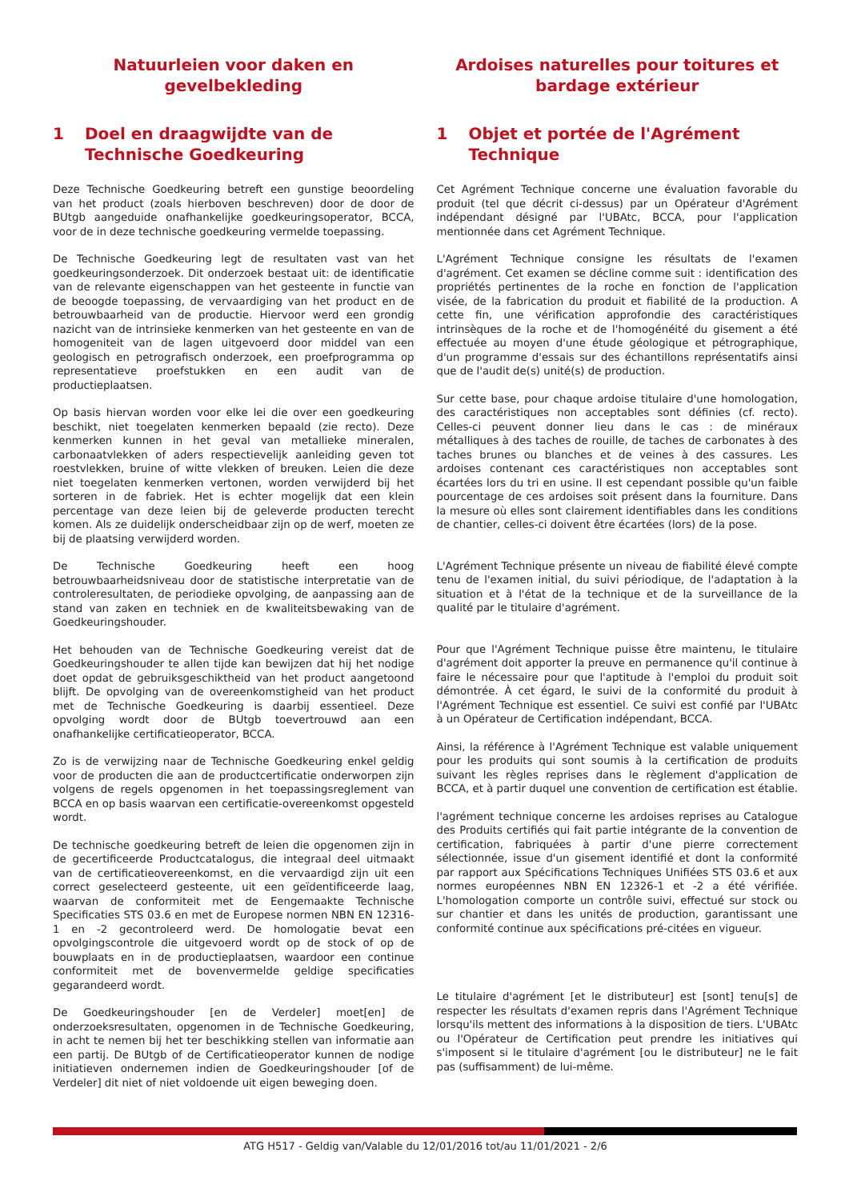Natuurleien voor daken en gevelbekleding
1 Doel en draagwijdte van de Technische Goedkeuring
Deze Technische Goedkeuring betreft een gunstige beoordeling van het product (zoals hierboven beschreven) door de door de BUtgb aangeduide onafhankelijke goedkeuringsoperator, BCCA, voor de in deze technische goedkeuring vermelde toepassing.
De Technische Goedkeuring legt de resultaten vast van het goedkeuringsonderzoek. Dit onderzoek bestaat uit: de identificatie van de relevante eigenschappen van het gesteente in functie van de beoogde toepassing, de vervaardiging van het product en de betrouwbaarheid van de productie. Hiervoor werd een grondig nazicht van de intrinsieke kenmerken van het gesteente en van de homogeniteit van de lagen uitgevoerd door middel van een geologisch en petrografisch onderzoek, een proefprogramma op representatieve proefstukken en een audit van de productieplaatsen.
Op basis hiervan worden voor elke lei die over een goedkeuring beschikt, niet toegelaten kenmerken bepaald (zie recto). Deze kenmerken kunnen in het geval van metallieke mineralen, carbonaatvlekken of aders respectievelijk aanleiding geven tot roestvlekken, bruine of witte vlekken of breuken. Leien die deze niet toegelaten kenmerken vertonen, worden verwijderd bij het sorteren in de fabriek. Het is echter mogelijk dat een klein percentage van deze leien bij de geleverde producten terecht komen. Als ze duidelijk onderscheidbaar zijn op de werf, moeten ze bij de plaatsing verwijderd worden.
De Technische Goedkeuring heeft een hoog betrouwbaarheidsniveau door de statistische interpretatie van de controleresultaten, de periodieke opvolging, de aanpassing aan de stand van zaken en techniek en de kwaliteitsbewaking van de Goedkeuringshouder.
Het behouden van de Technische Goedkeuring vereist dat de Goedkeuringshouder te allen tijde kan bewijzen dat hij het nodige doet opdat de gebruiksgeschiktheid van het product aangetoond blijft. De opvolging van de overeenkomstigheid van het product met de Technische Goedkeuring is daarbij essentieel. Deze opvolging wordt door de BUtgb toevertrouwd aan een onafhankelijke certificatieoperator, BCCA.
Zo is de verwijzing naar de Technische Goedkeuring enkel geldig voor de producten die aan de productcertificatie onderworpen zijn volgens de regels opgenomen in het toepassingsreglement van BCCA en op basis waarvan een certificatie-overeenkomst opgesteld wordt.
De technische goedkeuring betreft de leien die opgenomen zijn in de gecertificeerde Productcatalogus, die integraal deel uitmaakt van de certificatieovereenkomst, en die vervaardigd zijn uit een correct geselecteerd gesteente, uit een geïdentificeerde laag, waarvan de conformiteit met de Eengemaakte Technische Specificaties STS 03.6 en met de Europese normen NBN EN 12316-1 en -2 gecontroleerd werd. De homologatie bevat een opvolgingscontrole die uitgevoerd wordt op de stock of op de bouwplaats en in de productieplaatsen, waardoor een continue conformiteit met de bovenvermelde geldige specificaties gegarandeerd wordt.
De Goedkeuringshouder [en de Verdeler] moet[en] de onderzoeksresultaten, opgenomen in de Technische Goedkeuring, in acht te nemen bij het ter beschikking stellen van informatie aan een partij. De BUtgb of de Certificatieoperator kunnen de nodige initiatieven ondernemen indien de Goedkeuringshouder [of de Verdeler] dit niet of niet voldoende uit eigen beweging doen.
Ardoises naturelles pour toitures et bardage extérieur
1 Objet et portée de l'Agrément Technique
Cet Agrément Technique concerne une évaluation favorable du produit (tel que décrit ci-dessus) par un Opérateur d'Agrément indépendant désigné par l'UBAtc, BCCA, pour l'application mentionnée dans cet Agrément Technique.
L'Agrément Technique consigne les résultats de l'examen d'agrément. Cet examen se décline comme suit : identification des propriétés pertinentes de la roche en fonction de l'application visée, de la fabrication du produit et fiabilité de la production. A cette fin, une vérification approfondie des caractéristiques intrinsèques de la roche et de l'homogénéité du gisement a été effectuée au moyen d'une étude géologique et pétrographique, d'un programme d'essais sur des échantillons représentatifs ainsi que de l'audit de(s) unité(s) de production.
Sur cette base, pour chaque ardoise titulaire d'une homologation, des caractéristiques non acceptables sont définies (cf. recto). Celles-ci peuvent donner lieu dans le cas : de minéraux métalliques à des taches de rouille, de taches de carbonates à des taches brunes ou blanches et de veines à des cassures. Les ardoises contenant ces caractéristiques non acceptables sont écartées lors du tri en usine. Il est cependant possible qu'un faible pourcentage de ces ardoises soit présent dans la fourniture. Dans la mesure où elles sont clairement identifiables dans les conditions de chantier, celles-ci doivent être écartées (lors) de la pose.
L'Agrément Technique présente un niveau de fiabilité élevé compte tenu de l'examen initial, du suivi périodique, de l'adaptation à la situation et à l'état de la technique et de la surveillance de la qualité par le titulaire d'agrément.
Pour que l'Agrément Technique puisse être maintenu, le titulaire d'agrément doit apporter la preuve en permanence qu'il continue à faire le nécessaire pour que l'aptitude à l'emploi du produit soit démontrée. À cet égard, le suivi de la conformité du produit à l'Agrément Technique est essentiel. Ce suivi est confié par l'UBAtc à un Opérateur de Certification indépendant, BCCA.
Ainsi, la référence à l'Agrément Technique est valable uniquement pour les produits qui sont soumis à la certification de produits suivant les règles reprises dans le règlement d'application de BCCA, et à partir duquel une convention de certification est établie.
l'agrément technique concerne les ardoises reprises au Catalogue des Produits certifiés qui fait partie intégrante de la convention de certification, fabriquées à partir d'une pierre correctement sélectionnée, issue d'un gisement identifié et dont la conformité par rapport aux Spécifications Techniques Unifiées STS 03.6 et aux normes européennes NBN EN 12326-1 et -2 a été vérifiée. L'homologation comporte un contrôle suivi, effectué sur stock ou sur chantier et dans les unités de production, garantissant une conformité continue aux spécifications pré-citées en vigueur.
Le titulaire d'agrément [et le distributeur] est [sont] tenu[s] de respecter les résultats d'examen repris dans l'Agrément Technique lorsqu'ils mettent des informations à la disposition de tiers. L'UBAtc ou l'Opérateur de Certification peut prendre les initiatives qui s'imposent si le titulaire d'agrément [ou le distributeur] ne le fait pas (suffisamment) de lui-même.
ATG H517 - Geldig van/Valable du 12/01/2016 tot/au 11/01/2021 - 2/6